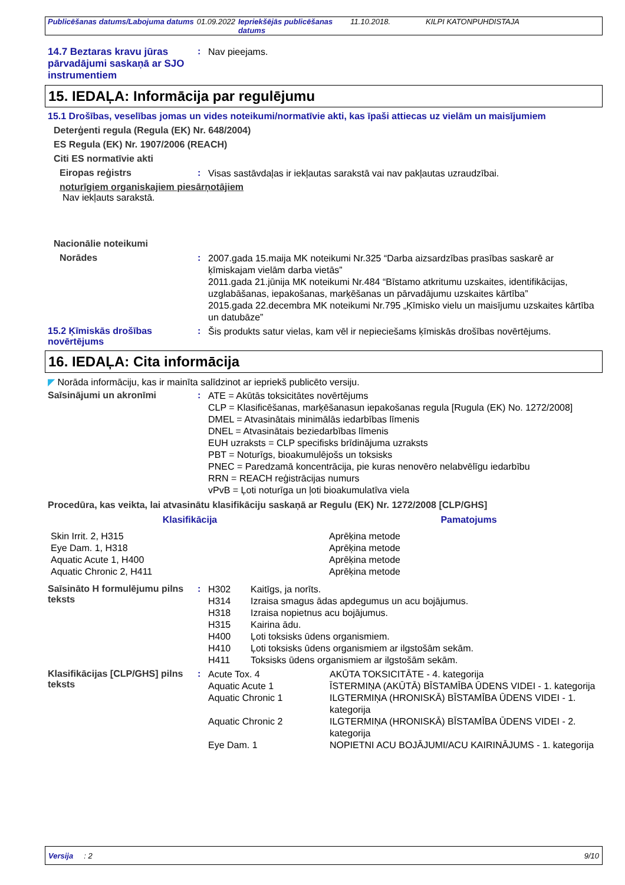| Publicēšanas datums/Labojuma datums | 01.09.2022 | Iepriekšējās publicēšanas datums | 11.10.2018. | KILPI KATONPUHDISTAJA |
14.7 Beztaras kravu jūras pārvadājumi saskaņā ar SJO instrumentiem
:
Nav pieejams.
15. IEDAĻA: Informācija par regulējumu
15.1 Drošības, veselības jomas un vides noteikumi/normatīvie akti, kas īpaši attiecas uz vielām un maisījumiem
Deterģenti regula (Regula (EK) Nr. 648/2004)
ES Regula (EK) Nr. 1907/2006 (REACH)
Citi ES normatīvie akti
Eiropas reģistrs :
Visas sastāvdaļas ir iekļautas sarakstā vai nav pakļautas uzraudzībai.
noturīgiem organiskajiem piesārņotājiem
Nav iekļauts sarakstā.
Nacionālie noteikumi
Norādes :
2007.gada 15.maija MK noteikumi Nr.325 “Darba aizsardzības prasības saskarē ar ķīmiskajam vielām darba vietās”
2011.gada 21.jūnija MK noteikumi Nr.484 “Bīstamo atkritumu uzskaites, identifikācijas, uzglabāšanas, iepakošanas, marķēšanas un pārvadājumu uzskaites kārtība”
2015.gada 22.decembra MK noteikumi Nr.795 „Ķīmisko vielu un maisījumu uzskaites kārtība un datubāze”
15.2 Ķīmiskās drošības novērtējums
:
Šis produkts satur vielas, kam vēl ir nepieciešams ķīmiskās drošības novērtējums.
16. IEDAĻA: Cita informācija
◤ Norāda informāciju, kas ir mainīta salīdzinot ar iepriekš publicēto versiju.
Saīsinājumi un akronīmi :
ATE = Akūtās toksicitātes novērtējums
CLP = Klasificēšanas, marķēšanasun iepakošanas regula [Rugula (EK) No. 1272/2008]
DMEL = Atvasinātais minimālās iedarbības līmenis
DNEL = Atvasinātais beziedarbības līmenis
EUH uzraksts = CLP specifisks brīdinājuma uzraksts
PBT = Noturīgs, bioakumulējošs un toksisks
PNEC = Paredzamā koncentrācija, pie kuras nenovēro nelabvēlīgu iedarbību
RRN = REACH reģistrācijas numurs
vPvB = Ļoti noturīga un ļoti bioakumulatīva viela
Procedūra, kas veikta, lai atvasinātu klasifikāciju saskaņā ar Regulu (EK) Nr. 1272/2008 [CLP/GHS]
| Klasifikācija | Pamatojums |
| --- | --- |
| Skin Irrit. 2, H315 Eye Dam. 1, H318 Aquatic Acute 1, H400 Aquatic Chronic 2, H411 | Aprēķina metode Aprēķina metode Aprēķina metode Aprēķina metode |
Saīsināto H formulējumu pilns teksts
:
| H302 | Kaitīgs, ja norīts. |
| H314 | Izraisa smagus ādas apdegumus un acu bojājumus. |
| H318 | Izraisa nopietnus acu bojājumus. |
| H315 | Kairina ādu. |
| H400 | Ļoti toksisks ūdens organismiem. |
| H410 | Ļoti toksisks ūdens organismiem ar ilgstošām sekām. |
| H411 | Toksisks ūdens organismiem ar ilgstošām sekām. |
Klasifikācijas [CLP/GHS] pilns teksts
:
| Acute Tox. 4 | AKŪTA TOKSICITĀTE - 4. kategorija |
| Aquatic Acute 1 | ĪSTERMIŅA (AKŪTĀ) BĪSTAMĪBA ŪDENS VIDEI - 1. kategorija |
| Aquatic Chronic 1 | ILGTERMIŅA (HRONISKĀ) BĪSTAMĪBA ŪDENS VIDEI - 1. kategorija |
| Aquatic Chronic 2 | ILGTERMIŅA (HRONISKĀ) BĪSTAMĪBA ŪDENS VIDEI - 2. kategorija |
| Eye Dam. 1 | NOPIETNI ACU BOJĀJUMI/ACU KAIRINĀJUMS - 1. kategorija |
Versija : 2 9/10